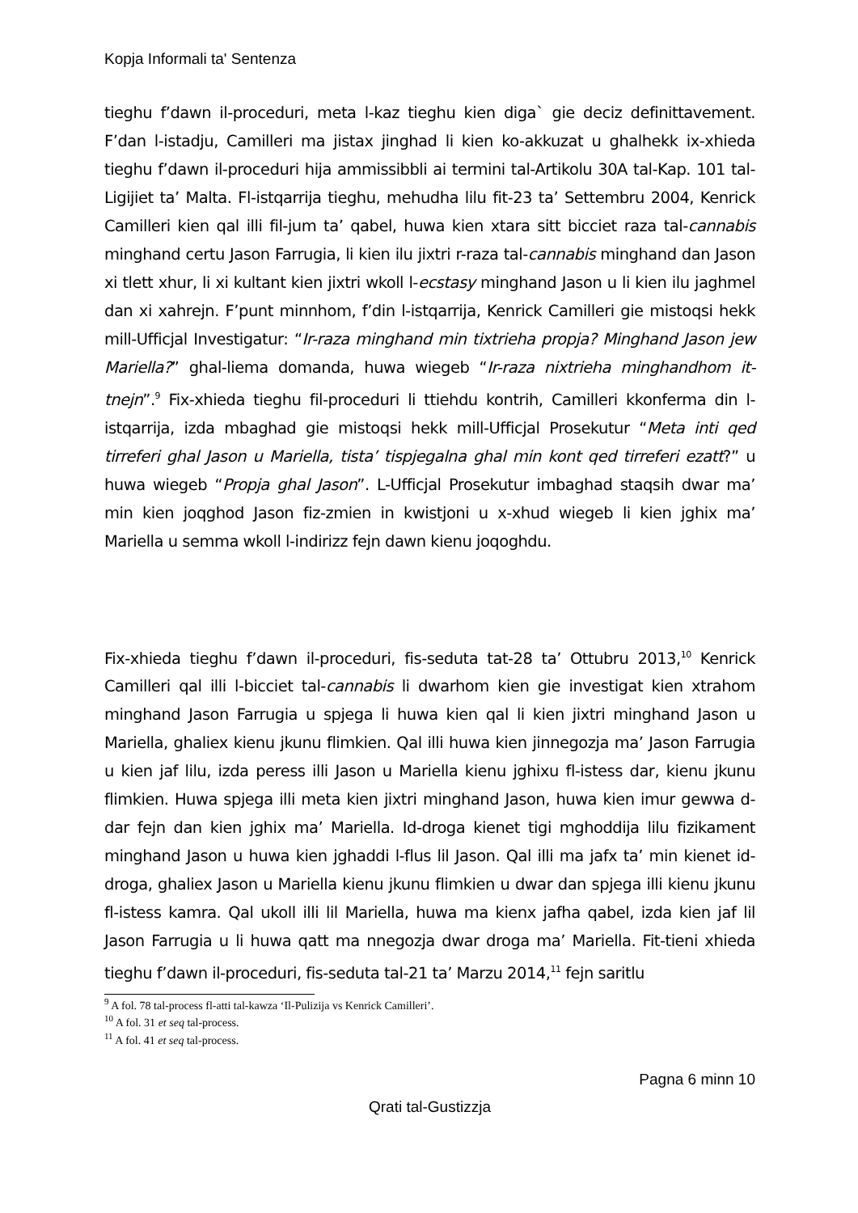Kopja Informali ta' Sentenza
tieghu f’dawn il-proceduri, meta l-kaz tieghu kien diga` gie deciz definittavement. F’dan l-istadju, Camilleri ma jistax jinghad li kien ko-akkuzat u ghalhekk ix-xhieda tieghu f’dawn il-proceduri hija ammissibbli ai termini tal-Artikolu 30A tal-Kap. 101 tal-Ligijiet ta’ Malta. Fl-istqarrija tieghu, mehudha lilu fit-23 ta’ Settembru 2004, Kenrick Camilleri kien qal illi fil-jum ta’ qabel, huwa kien xtara sitt bicciet raza tal-cannabis minghand certu Jason Farrugia, li kien ilu jixtri r-raza tal-cannabis minghand dan Jason xi tlett xhur, li xi kultant kien jixtri wkoll l-ecstasy minghand Jason u li kien ilu jaghmel dan xi xahrejn. F’punt minnhom, f’din l-istqarrija, Kenrick Camilleri gie mistoqsi hekk mill-Ufficjal Investigatur: “Ir-raza minghand min tixtrieha propja? Minghand Jason jew Mariella?” ghal-liema domanda, huwa wiegeb “Ir-raza nixtrieha minghandhom it-tnejn”.<sup>9</sup> Fix-xhieda tieghu fil-proceduri li ttiehdu kontrih, Camilleri kkonferma din l-istqarrija, izda mbaghad gie mistoqsi hekk mill-Ufficjal Prosekutur “Meta inti qed tirreferi ghal Jason u Mariella, tista’ tispjegalna ghal min kont qed tirreferi ezatt?” u huwa wiegeb “Propja ghal Jason”. L-Ufficjal Prosekutur imbaghad staqsih dwar ma’ min kien joqghod Jason fiz-zmien in kwistjoni u x-xhud wiegeb li kien jghix ma’ Mariella u semma wkoll l-indirizz fejn dawn kienu joqoghdu.
Fix-xhieda tieghu f’dawn il-proceduri, fis-seduta tat-28 ta’ Ottubru 2013,<sup>10</sup> Kenrick Camilleri qal illi l-bicciet tal-cannabis li dwarhom kien gie investigat kien xtrahom minghand Jason Farrugia u spjega li huwa kien qal li kien jixtri minghand Jason u Mariella, ghaliex kienu jkunu flimkien. Qal illi huwa kien jinnegozja ma’ Jason Farrugia u kien jaf lilu, izda peress illi Jason u Mariella kienu jghixu fl-istess dar, kienu jkunu flimkien. Huwa spjega illi meta kien jixtri minghand Jason, huwa kien imur gewwa d-dar fejn dan kien jghix ma’ Mariella. Id-droga kienet tigi mghoddija lilu fizikament minghand Jason u huwa kien jghaddi l-flus lil Jason. Qal illi ma jafx ta’ min kienet id-droga, ghaliex Jason u Mariella kienu jkunu flimkien u dwar dan spjega illi kienu jkunu fl-istess kamra. Qal ukoll illi lil Mariella, huwa ma kienx jafha qabel, izda kien jaf lil Jason Farrugia u li huwa qatt ma nnegozja dwar droga ma’ Mariella. Fit-tieni xhieda tieghu f’dawn il-proceduri, fis-seduta tal-21 ta’ Marzu 2014,<sup>11</sup> fejn saritlu
<sup>9</sup> A fol. 78 tal-process fl-atti tal-kawza ‘Il-Pulizija vs Kenrick Camilleri’.
<sup>10</sup> A fol. 31 et seq tal-process.
<sup>11</sup> A fol. 41 et seq tal-process.
Pagna 6 minn 10
Qrati tal-Gustizzja